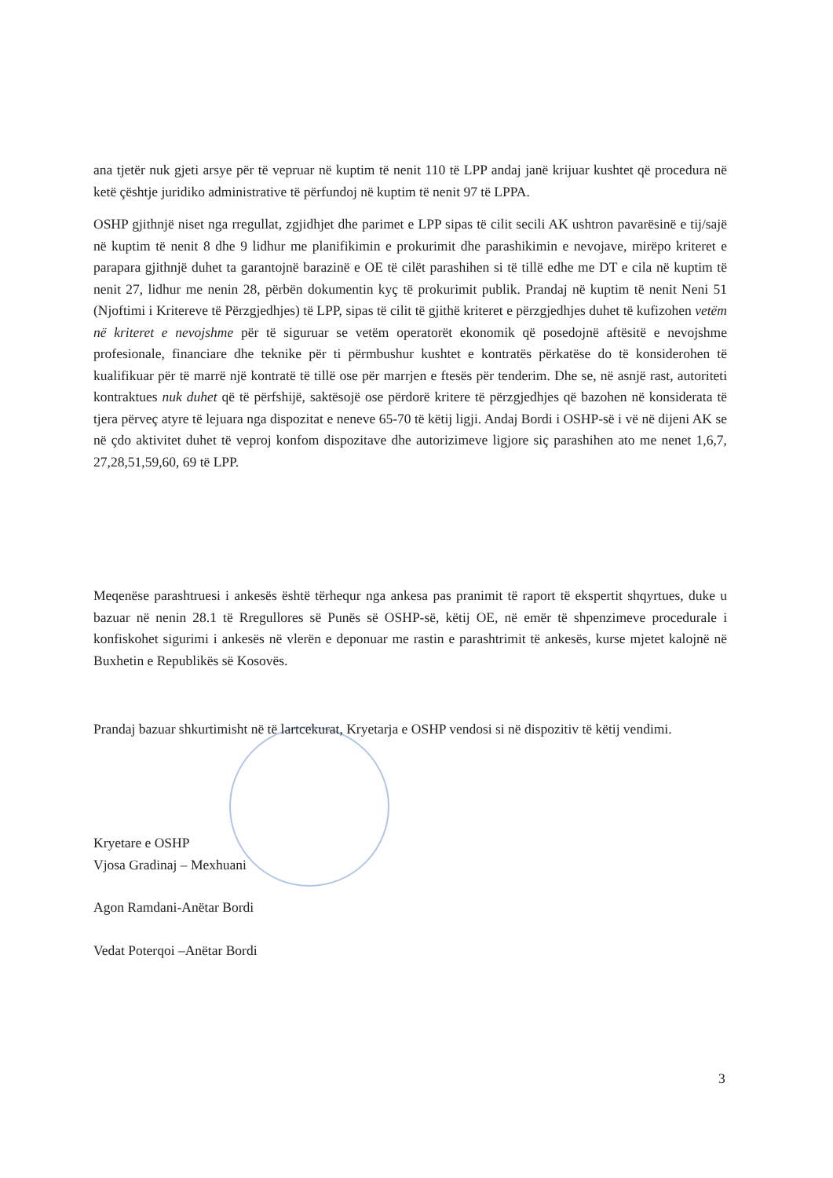ana tjetër nuk gjeti arsye për të vepruar në kuptim të nenit 110 të LPP andaj janë krijuar kushtet që procedura në ketë çështje juridiko administrative të përfundoj në kuptim të nenit 97 të LPPA.
OSHP gjithnjë niset nga rregullat, zgjidhjet dhe parimet e LPP sipas të cilit secili AK ushtron pavarësinë e tij/sajë në kuptim të nenit 8 dhe 9 lidhur me planifikimin e prokurimit dhe parashikimin e nevojave, mirëpo kriteret e parapara gjithnjë duhet ta garantojnë barazinë e OE të cilët parashihen si të tillë edhe me DT e cila në kuptim të nenit 27, lidhur me nenin 28, përbën dokumentin kyç të prokurimit publik. Prandaj në kuptim të nenit Neni 51 (Njoftimi i Kritereve të Përzgjedhjes) të LPP, sipas të cilit të gjithë kriteret e përzgjedhjes duhet të kufizohen vetëm në kriteret e nevojshme për të siguruar se vetëm operatorët ekonomik që posedojnë aftësitë e nevojshme profesionale, financiare dhe teknike për ti përmbushur kushtet e kontratës përkatëse do të konsiderohen të kualifikuar për të marrë një kontratë të tillë ose për marrjen e ftesës për tenderim. Dhe se, në asnjë rast, autoriteti kontraktues nuk duhet që të përfshijë, saktësojë ose përdorë kritere të përzgjedhjes që bazohen në konsiderata të tjera përveç atyre të lejuara nga dispozitat e neneve 65-70 të këtij ligji. Andaj Bordi i OSHP-së i vë në dijeni AK se në çdo aktivitet duhet të veproj konfom dispozitave dhe autorizimeve ligjore siç parashihen ato me nenet 1,6,7, 27,28,51,59,60, 69 të LPP.
Meqenëse parashtruesi i ankesës është tërhequr nga ankesa pas pranimit të raport të ekspertit shqyrtues, duke u bazuar në nenin 28.1 të Rregullores së Punës së OSHP-së, këtij OE, në emër të shpenzimeve procedurale i konfiskohet sigurimi i ankesës në vlerën e deponuar me rastin e parashtrimit të ankesës, kurse mjetet kalojnë në Buxhetin e Republikës së Kosovës.
Prandaj bazuar shkurtimisht në të lartcekurat, Kryetarja e OSHP vendosi si në dispozitiv të këtij vendimi.
Kryetare e OSHP
Vjosa Gradinaj – Mexhuani
Agon Ramdani-Anëtar Bordi
Vedat Poterqoi –Anëtar Bordi
3